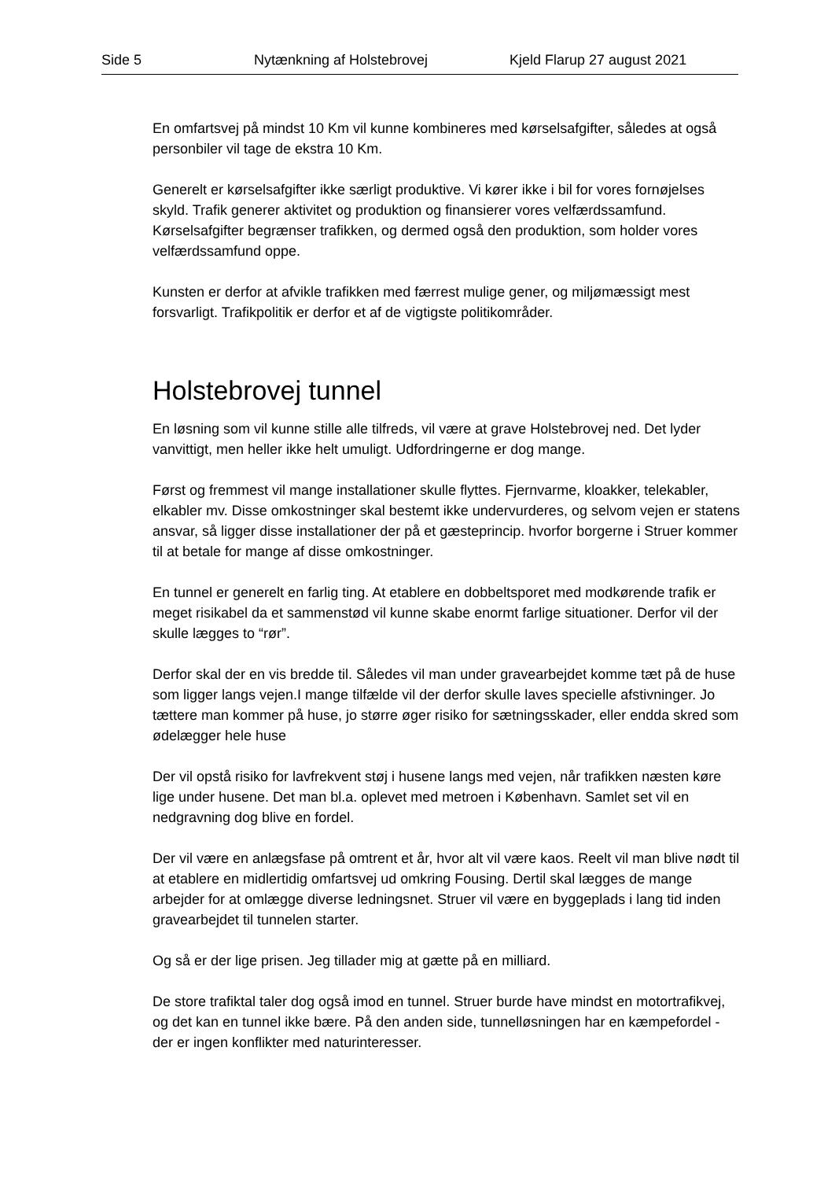Side 5 Nytænkning af Holstebrovej Kjeld Flarup 27 august 2021
En omfartsvej på mindst 10 Km vil kunne kombineres med kørselsafgifter, således at også personbiler vil tage de ekstra 10 Km.
Generelt er kørselsafgifter ikke særligt produktive. Vi kører ikke i bil for vores fornøjelses skyld. Trafik generer aktivitet og produktion og finansierer vores velfærdssamfund. Kørselsafgifter begrænser trafikken, og dermed også den produktion, som holder vores velfærdssamfund oppe.
Kunsten er derfor at afvikle trafikken med færrest mulige gener, og miljømæssigt mest forsvarligt. Trafikpolitik er derfor et af de vigtigste politikområder.
Holstebrovej tunnel
En løsning som vil kunne stille alle tilfreds, vil være at grave Holstebrovej ned. Det lyder vanvittigt, men heller ikke helt umuligt. Udfordringerne er dog mange.
Først og fremmest vil mange installationer skulle flyttes. Fjernvarme, kloakker, telekabler, elkabler mv. Disse omkostninger skal bestemt ikke undervurderes, og selvom vejen er statens ansvar, så ligger disse installationer der på et gæsteprincip. hvorfor borgerne i Struer kommer til at betale for mange af disse omkostninger.
En tunnel er generelt en farlig ting. At etablere en dobbeltsporet med modkørende trafik er meget risikabel da et sammenstød vil kunne skabe enormt farlige situationer. Derfor vil der skulle lægges to “rør”.
Derfor skal der en vis bredde til. Således vil man under gravearbejdet komme tæt på de huse som ligger langs vejen.I mange tilfælde vil der derfor skulle laves specielle afstivninger. Jo tættere man kommer på huse, jo større øger risiko for sætningsskader, eller endda skred som ødelægger hele huse
Der vil opstå risiko for lavfrekvent støj i husene langs med vejen, når trafikken næsten køre lige under husene. Det man bl.a. oplevet med metroen i København. Samlet set vil en nedgravning dog blive en fordel.
Der vil være en anlægsfase på omtrent et år, hvor alt vil være kaos. Reelt vil man blive nødt til at etablere en midlertidig omfartsvej ud omkring Fousing. Dertil skal lægges de mange arbejder for at omlægge diverse ledningsnet. Struer vil være en byggeplads i lang tid inden gravearbejdet til tunnelen starter.
Og så er der lige prisen. Jeg tillader mig at gætte på en milliard.
De store trafiktal taler dog også imod en tunnel. Struer burde have mindst en motortrafikvej, og det kan en tunnel ikke bære. På den anden side, tunnelløsningen har en kæmpefordel - der er ingen konflikter med naturinteresser.